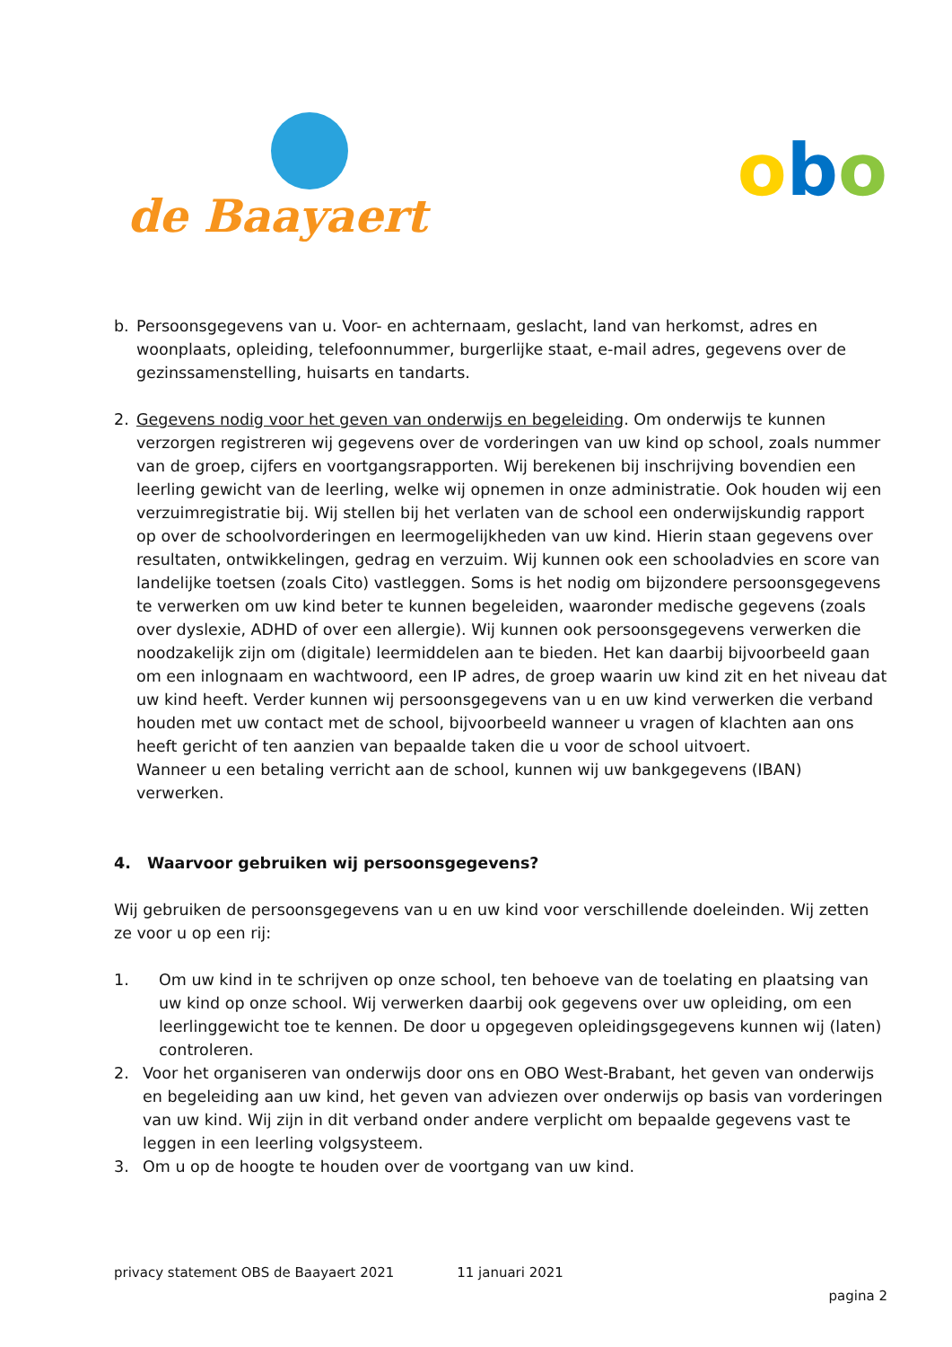de Baayaert
obo
b. Persoonsgegevens van u. Voor- en achternaam, geslacht, land van herkomst, adres en woonplaats, opleiding, telefoonnummer, burgerlijke staat, e-mail adres, gegevens over de gezinssamenstelling, huisarts en tandarts.
2. Gegevens nodig voor het geven van onderwijs en begeleiding. Om onderwijs te kunnen verzorgen registreren wij gegevens over de vorderingen van uw kind op school, zoals nummer van de groep, cijfers en voortgangsrapporten. Wij berekenen bij inschrijving bovendien een leerling gewicht van de leerling, welke wij opnemen in onze administratie. Ook houden wij een verzuimregistratie bij. Wij stellen bij het verlaten van de school een onderwijskundig rapport op over de schoolvorderingen en leermogelijkheden van uw kind. Hierin staan gegevens over resultaten, ontwikkelingen, gedrag en verzuim. Wij kunnen ook een schooladvies en score van landelijke toetsen (zoals Cito) vastleggen. Soms is het nodig om bijzondere persoonsgegevens te verwerken om uw kind beter te kunnen begeleiden, waaronder medische gegevens (zoals over dyslexie, ADHD of over een allergie). Wij kunnen ook persoonsgegevens verwerken die noodzakelijk zijn om (digitale) leermiddelen aan te bieden. Het kan daarbij bijvoorbeeld gaan om een inlognaam en wachtwoord, een IP adres, de groep waarin uw kind zit en het niveau dat uw kind heeft. Verder kunnen wij persoonsgegevens van u en uw kind verwerken die verband houden met uw contact met de school, bijvoorbeeld wanneer u vragen of klachten aan ons heeft gericht of ten aanzien van bepaalde taken die u voor de school uitvoert.
Wanneer u een betaling verricht aan de school, kunnen wij uw bankgegevens (IBAN) verwerken.
4. Waarvoor gebruiken wij persoonsgegevens?
Wij gebruiken de persoonsgegevens van u en uw kind voor verschillende doeleinden. Wij zetten ze voor u op een rij:
1. Om uw kind in te schrijven op onze school, ten behoeve van de toelating en plaatsing van uw kind op onze school. Wij verwerken daarbij ook gegevens over uw opleiding, om een leerlinggewicht toe te kennen. De door u opgegeven opleidingsgegevens kunnen wij (laten) controleren.
2. Voor het organiseren van onderwijs door ons en OBO West-Brabant, het geven van onderwijs en begeleiding aan uw kind, het geven van adviezen over onderwijs op basis van vorderingen van uw kind. Wij zijn in dit verband onder andere verplicht om bepaalde gegevens vast te leggen in een leerling volgsysteem.
3. Om u op de hoogte te houden over de voortgang van uw kind.
privacy statement OBS de Baayaert 2021 11 januari 2021
pagina 2